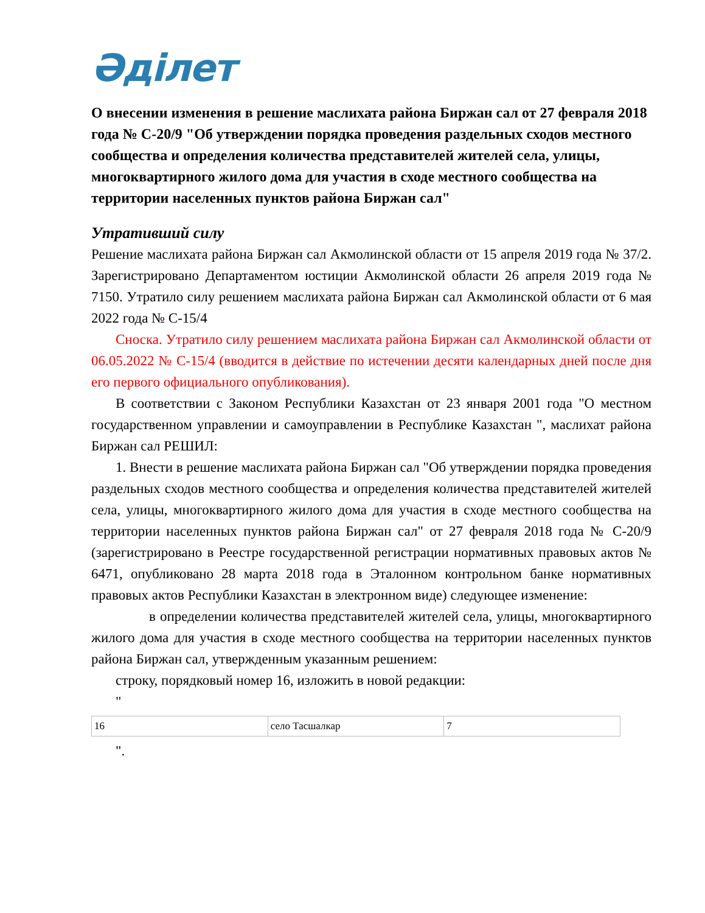Әділет
О внесении изменения в решение маслихата района Биржан сал от 27 февраля 2018 года № С-20/9 "Об утверждении порядка проведения раздельных сходов местного сообщества и определения количества представителей жителей села, улицы, многоквартирного жилого дома для участия в сходе местного сообщества на территории населенных пунктов района Биржан сал"
Утративший силу
Решение маслихата района Биржан сал Акмолинской области от 15 апреля 2019 года № 37/2. Зарегистрировано Департаментом юстиции Акмолинской области 26 апреля 2019 года № 7150. Утратило силу решением маслихата района Биржан сал Акмолинской области от 6 мая 2022 года № С-15/4
Сноска. Утратило силу решением маслихата района Биржан сал Акмолинской области от 06.05.2022 № С-15/4 (вводится в действие по истечении десяти календарных дней после дня его первого официального опубликования).
В соответствии с Законом Республики Казахстан от 23 января 2001 года "О местном государственном управлении и самоуправлении в Республике Казахстан ", маслихат района Биржан сал РЕШИЛ:
1. Внести в решение маслихата района Биржан сал "Об утверждении порядка проведения раздельных сходов местного сообщества и определения количества представителей жителей села, улицы, многоквартирного жилого дома для участия в сходе местного сообщества на территории населенных пунктов района Биржан сал" от 27 февраля 2018 года № С-20/9 (зарегистрировано в Реестре государственной регистрации нормативных правовых актов № 6471, опубликовано 28 марта 2018 года в Эталонном контрольном банке нормативных правовых актов Республики Казахстан в электронном виде) следующее изменение:
в определении количества представителей жителей села, улицы, многоквартирного жилого дома для участия в сходе местного сообщества на территории населенных пунктов района Биржан сал, утвержденным указанным решением:
строку, порядковый номер 16, изложить в новой редакции:
"
| 16 | село Тасшалкар | 7 |
".